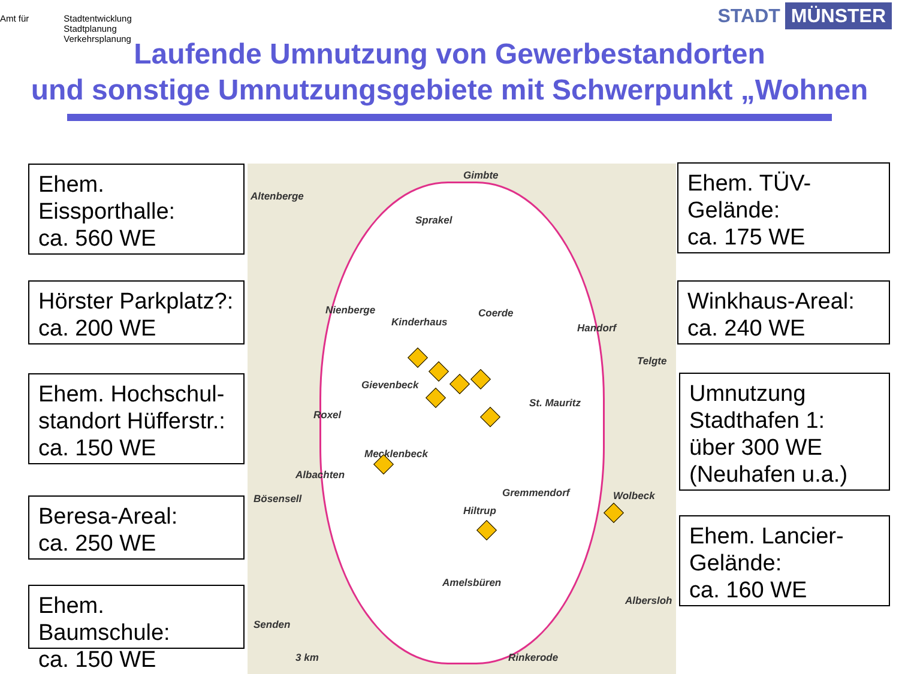Amt für Stadtentwicklung
Stadtplanung
Verkehrsplanung
STADT MÜNSTER
Laufende Umnutzung von Gewerbestandorten
und sonstige Umnutzungsgebiete mit Schwerpunkt „Wohnen
Altenberge
Gimbte
Sprakel
Nienberge
Kinderhaus
Coerde
Handorf
Telgte
Gievenbeck
St. Mauritz
Roxel
Mecklenbeck
Albachten
Bösensell Gremmendorf Wolbeck
Hiltrup
Amelsbüren
Albersloh
Senden
Rinkerode 3 km
Ehem.
Eissporthalle:
ca. 560 WE
Hörster Parkplatz?:
ca. 200 WE
Ehem. Hochschul-
standort Hüfferstr.:
ca. 150 WE
Beresa-Areal:
ca. 250 WE
Ehem. Baumschule:
ca. 150 WE
Ehem. TÜV-
Gelände:
ca. 175 WE
Winkhaus-Areal:
ca. 240 WE
Umnutzung
Stadthafen 1:
über 300 WE
(Neuhafen u.a.)
Ehem. Lancier-
Gelände:
ca. 160 WE